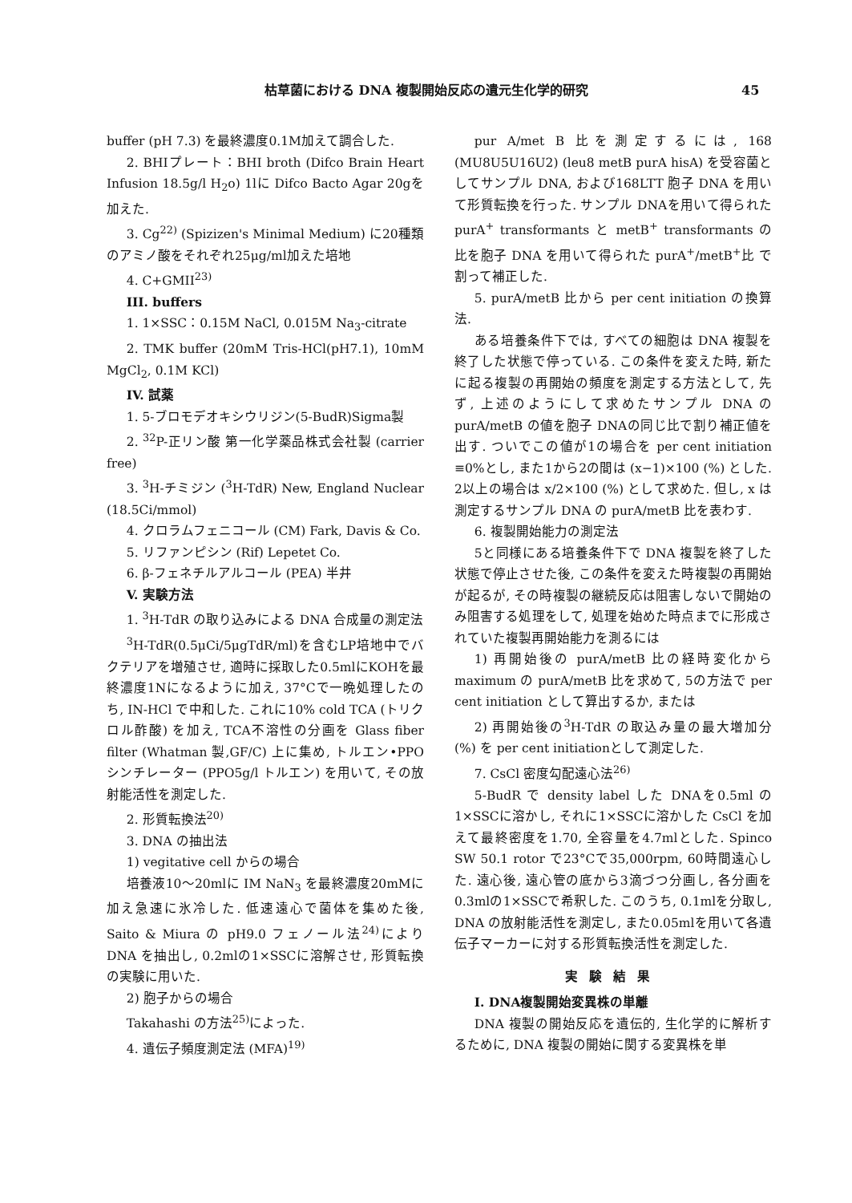枯草菌における DNA 複製開始反応の遺元生化学的研究 45
buffer (pH 7.3) を最終濃度0.1M加えて調合した.
2. BHIプレート：BHI broth (Difco Brain Heart Infusion 18.5g/l H<sub>2</sub>o) 1lに Difco Bacto Agar 20gを加えた.
3. Cg<sup>22)</sup> (Spizizen's Minimal Medium) に20種類のアミノ酸をそれぞれ25μg/ml加えた培地
4. C+GMII<sup>23)</sup>
III. buffers
1. 1×SSC：0.15M NaCl, 0.015M Na<sub>3</sub>-citrate
2. TMK buffer (20mM Tris-HCl(pH7.1), 10mM MgCl<sub>2</sub>, 0.1M KCl)
IV. 試薬
1. 5-ブロモデオキシウリジン(5-BudR)Sigma製
2. <sup>32</sup>P-正リン酸 第一化学薬品株式会社製 (carrier free)
3. <sup>3</sup>H-チミジン (<sup>3</sup>H-TdR) New, England Nuclear (18.5Ci/mmol)
4. クロラムフェニコール (CM) Fark, Davis & Co.
5. リファンピシン (Rif) Lepetet Co.
6. β-フェネチルアルコール (PEA) 半井
V. 実験方法
1. <sup>3</sup>H-TdR の取り込みによる DNA 合成量の測定法
<sup>3</sup>H-TdR(0.5μCi/5μgTdR/ml)を含むLP培地中でバクテリアを増殖させ, 適時に採取した0.5mlにKOHを最終濃度1Nになるように加え, 37°Cで一晩処理したのち, IN-HCl で中和した. これに10% cold TCA (トリクロル酢酸) を加え, TCA不溶性の分画を Glass fiber filter (Whatman 製,GF/C) 上に集め, トルエン•PPOシンチレーター (PPO5g/l トルエン) を用いて, その放射能活性を測定した.
2. 形質転換法<sup>20)</sup>
3. DNA の抽出法
1) vegitative cell からの場合
培養液10〜20mlに IM NaN<sub>3</sub> を最終濃度20mMに加え急速に氷冷した. 低速遠心で菌体を集めた後, Saito & Miura の pH9.0 フェノール法<sup>24)</sup>により DNA を抽出し, 0.2mlの1×SSCに溶解させ, 形質転換の実験に用いた.
2) 胞子からの場合
Takahashi の方法<sup>25)</sup>によった.
4. 遺伝子頻度測定法 (MFA)<sup>19)</sup>
pur A/met B 比を測定するには, 168 (MU8U5U16U2) (leu8 metB purA hisA) を受容菌としてサンプル DNA, および168LTT 胞子 DNA を用いて形質転換を行った. サンプル DNAを用いて得られた purA<sup>+</sup> transformants と metB<sup>+</sup> transformants の比を胞子 DNA を用いて得られた purA<sup>+</sup>/metB<sup>+</sup>比 で割って補正した.
5. purA/metB 比から per cent initiation の換算法.
ある培養条件下では, すべての細胞は DNA 複製を終了した状態で停っている. この条件を変えた時, 新たに起る複製の再開始の頻度を測定する方法として, 先ず, 上述のようにして求めたサンプル DNA の purA/metB の値を胞子 DNAの同じ比で割り補正値を出す. ついでこの値が1の場合を per cent initiation ≡0%とし, また1から2の間は (x−1)×100 (%) とした. 2以上の場合は x/2×100 (%) として求めた. 但し, x は測定するサンプル DNA の purA/metB 比を表わす.
6. 複製開始能力の測定法
5と同様にある培養条件下で DNA 複製を終了した状態で停止させた後, この条件を変えた時複製の再開始が起るが, その時複製の継続反応は阻害しないで開始のみ阻害する処理をして, 処理を始めた時点までに形成されていた複製再開始能力を測るには
1) 再開始後の purA/metB 比の経時変化から maximum の purA/metB 比を求めて, 5の方法で per cent initiation として算出するか, または
2) 再開始後の<sup>3</sup>H-TdR の取込み量の最大増加分 (%) を per cent initiationとして測定した.
7. CsCl 密度勾配遠心法<sup>26)</sup>
5-BudR で density label した DNAを0.5ml の1×SSCに溶かし, それに1×SSCに溶かした CsCl を加えて最終密度を1.70, 全容量を4.7mlとした. Spinco SW 50.1 rotor で23°Cで35,000rpm, 60時間遠心した. 遠心後, 遠心管の底から3滴づつ分画し, 各分画を0.3mlの1×SSCで希釈した. このうち, 0.1mlを分取し, DNA の放射能活性を測定し, また0.05mlを用いて各遺伝子マーカーに対する形質転換活性を測定した.
実験結果
I. DNA複製開始変異株の単離
DNA 複製の開始反応を遺伝的, 生化学的に解析するために, DNA 複製の開始に関する変異株を単